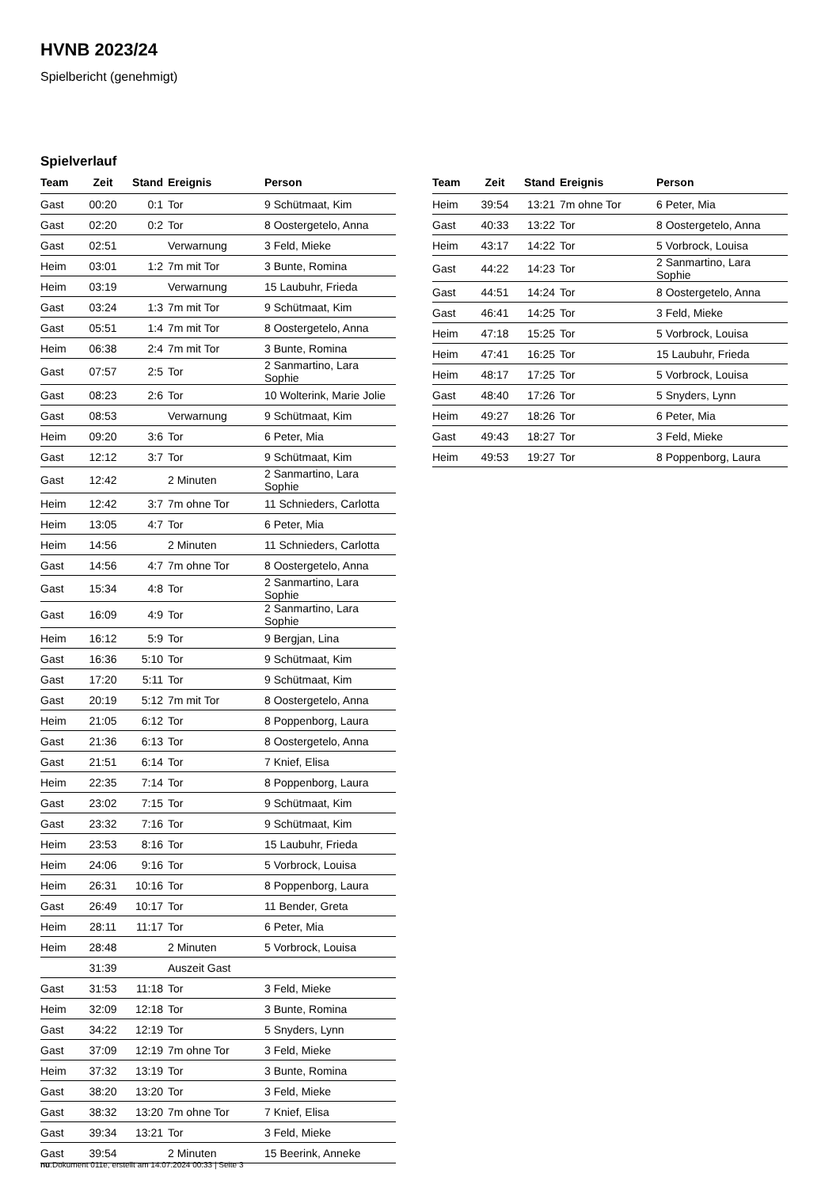HVNB 2023/24
Spielbericht (genehmigt)
Spielverlauf
| Team | Zeit | Stand | Ereignis | Person |
| --- | --- | --- | --- | --- |
| Gast | 00:20 | 0:1 | Tor | 9 Schütmaat, Kim |
| Gast | 02:20 | 0:2 | Tor | 8 Oostergetelo, Anna |
| Gast | 02:51 | | Verwarnung | 3 Feld, Mieke |
| Heim | 03:01 | 1:2 | 7m mit Tor | 3 Bunte, Romina |
| Heim | 03:19 | | Verwarnung | 15 Laubuhr, Frieda |
| Gast | 03:24 | 1:3 | 7m mit Tor | 9 Schütmaat, Kim |
| Gast | 05:51 | 1:4 | 7m mit Tor | 8 Oostergetelo, Anna |
| Heim | 06:38 | 2:4 | 7m mit Tor | 3 Bunte, Romina |
| Gast | 07:57 | 2:5 | Tor | 2 Sanmartino, Lara Sophie |
| Gast | 08:23 | 2:6 | Tor | 10 Wolterink, Marie Jolie |
| Gast | 08:53 | | Verwarnung | 9 Schütmaat, Kim |
| Heim | 09:20 | 3:6 | Tor | 6 Peter, Mia |
| Gast | 12:12 | 3:7 | Tor | 9 Schütmaat, Kim |
| Gast | 12:42 | | 2 Minuten | 2 Sanmartino, Lara Sophie |
| Heim | 12:42 | 3:7 | 7m ohne Tor | 11 Schnieders, Carlotta |
| Heim | 13:05 | 4:7 | Tor | 6 Peter, Mia |
| Heim | 14:56 | | 2 Minuten | 11 Schnieders, Carlotta |
| Gast | 14:56 | 4:7 | 7m ohne Tor | 8 Oostergetelo, Anna |
| Gast | 15:34 | 4:8 | Tor | 2 Sanmartino, Lara Sophie |
| Gast | 16:09 | 4:9 | Tor | 2 Sanmartino, Lara Sophie |
| Heim | 16:12 | 5:9 | Tor | 9 Bergjan, Lina |
| Gast | 16:36 | 5:10 | Tor | 9 Schütmaat, Kim |
| Gast | 17:20 | 5:11 | Tor | 9 Schütmaat, Kim |
| Gast | 20:19 | 5:12 | 7m mit Tor | 8 Oostergetelo, Anna |
| Heim | 21:05 | 6:12 | Tor | 8 Poppenborg, Laura |
| Gast | 21:36 | 6:13 | Tor | 8 Oostergetelo, Anna |
| Gast | 21:51 | 6:14 | Tor | 7 Knief, Elisa |
| Heim | 22:35 | 7:14 | Tor | 8 Poppenborg, Laura |
| Gast | 23:02 | 7:15 | Tor | 9 Schütmaat, Kim |
| Gast | 23:32 | 7:16 | Tor | 9 Schütmaat, Kim |
| Heim | 23:53 | 8:16 | Tor | 15 Laubuhr, Frieda |
| Heim | 24:06 | 9:16 | Tor | 5 Vorbrock, Louisa |
| Heim | 26:31 | 10:16 | Tor | 8 Poppenborg, Laura |
| Gast | 26:49 | 10:17 | Tor | 11 Bender, Greta |
| Heim | 28:11 | 11:17 | Tor | 6 Peter, Mia |
| Heim | 28:48 | | 2 Minuten | 5 Vorbrock, Louisa |
| | 31:39 | | Auszeit Gast | |
| Gast | 31:53 | 11:18 | Tor | 3 Feld, Mieke |
| Heim | 32:09 | 12:18 | Tor | 3 Bunte, Romina |
| Gast | 34:22 | 12:19 | Tor | 5 Snyders, Lynn |
| Gast | 37:09 | 12:19 | 7m ohne Tor | 3 Feld, Mieke |
| Heim | 37:32 | 13:19 | Tor | 3 Bunte, Romina |
| Gast | 38:20 | 13:20 | Tor | 3 Feld, Mieke |
| Gast | 38:32 | 13:20 | 7m ohne Tor | 7 Knief, Elisa |
| Gast | 39:34 | 13:21 | Tor | 3 Feld, Mieke |
| Gast | 39:54 | | 2 Minuten | 15 Beerink, Anneke |
| Team | Zeit | Stand | Ereignis | Person |
| --- | --- | --- | --- | --- |
| Heim | 39:54 | 13:21 | 7m ohne Tor | 6 Peter, Mia |
| Gast | 40:33 | 13:22 | Tor | 8 Oostergetelo, Anna |
| Heim | 43:17 | 14:22 | Tor | 5 Vorbrock, Louisa |
| Gast | 44:22 | 14:23 | Tor | 2 Sanmartino, Lara Sophie |
| Gast | 44:51 | 14:24 | Tor | 8 Oostergetelo, Anna |
| Gast | 46:41 | 14:25 | Tor | 3 Feld, Mieke |
| Heim | 47:18 | 15:25 | Tor | 5 Vorbrock, Louisa |
| Heim | 47:41 | 16:25 | Tor | 15 Laubuhr, Frieda |
| Heim | 48:17 | 17:25 | Tor | 5 Vorbrock, Louisa |
| Gast | 48:40 | 17:26 | Tor | 5 Snyders, Lynn |
| Heim | 49:27 | 18:26 | Tor | 6 Peter, Mia |
| Gast | 49:43 | 18:27 | Tor | 3 Feld, Mieke |
| Heim | 49:53 | 19:27 | Tor | 8 Poppenborg, Laura |
nu.Dokument 011e, erstellt am 14.07.2024 00:33 | Seite 3